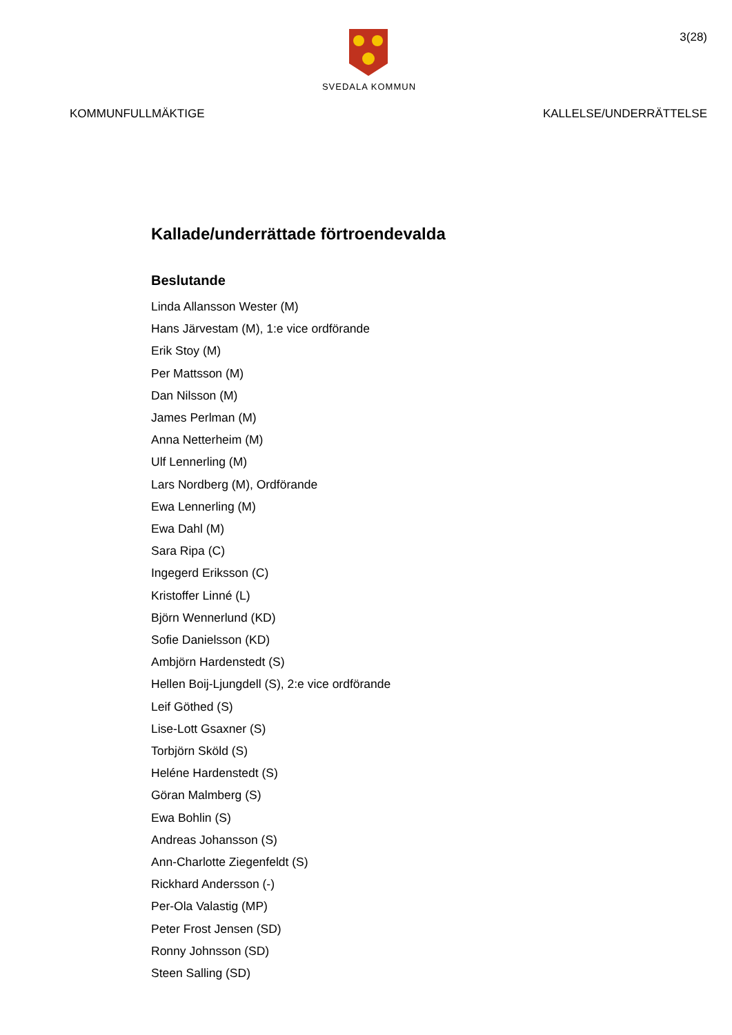SVEDALA KOMMUN
3(28)
KOMMUNFULLMÄKTIGE KALLELSE/UNDERRÄTTELSE
Kallade/underrättade förtroendevalda
Beslutande
Linda Allansson Wester (M)
Hans Järvestam (M), 1:e vice ordförande
Erik Stoy (M)
Per Mattsson (M)
Dan Nilsson (M)
James Perlman (M)
Anna Netterheim (M)
Ulf Lennerling (M)
Lars Nordberg (M), Ordförande
Ewa Lennerling (M)
Ewa Dahl (M)
Sara Ripa (C)
Ingegerd Eriksson (C)
Kristoffer Linné (L)
Björn Wennerlund (KD)
Sofie Danielsson (KD)
Ambjörn Hardenstedt (S)
Hellen Boij-Ljungdell (S), 2:e vice ordförande
Leif Göthed (S)
Lise-Lott Gsaxner (S)
Torbjörn Sköld (S)
Heléne Hardenstedt (S)
Göran Malmberg (S)
Ewa Bohlin (S)
Andreas Johansson (S)
Ann-Charlotte Ziegenfeldt (S)
Rickhard Andersson (-)
Per-Ola Valastig (MP)
Peter Frost Jensen (SD)
Ronny Johnsson (SD)
Steen Salling (SD)